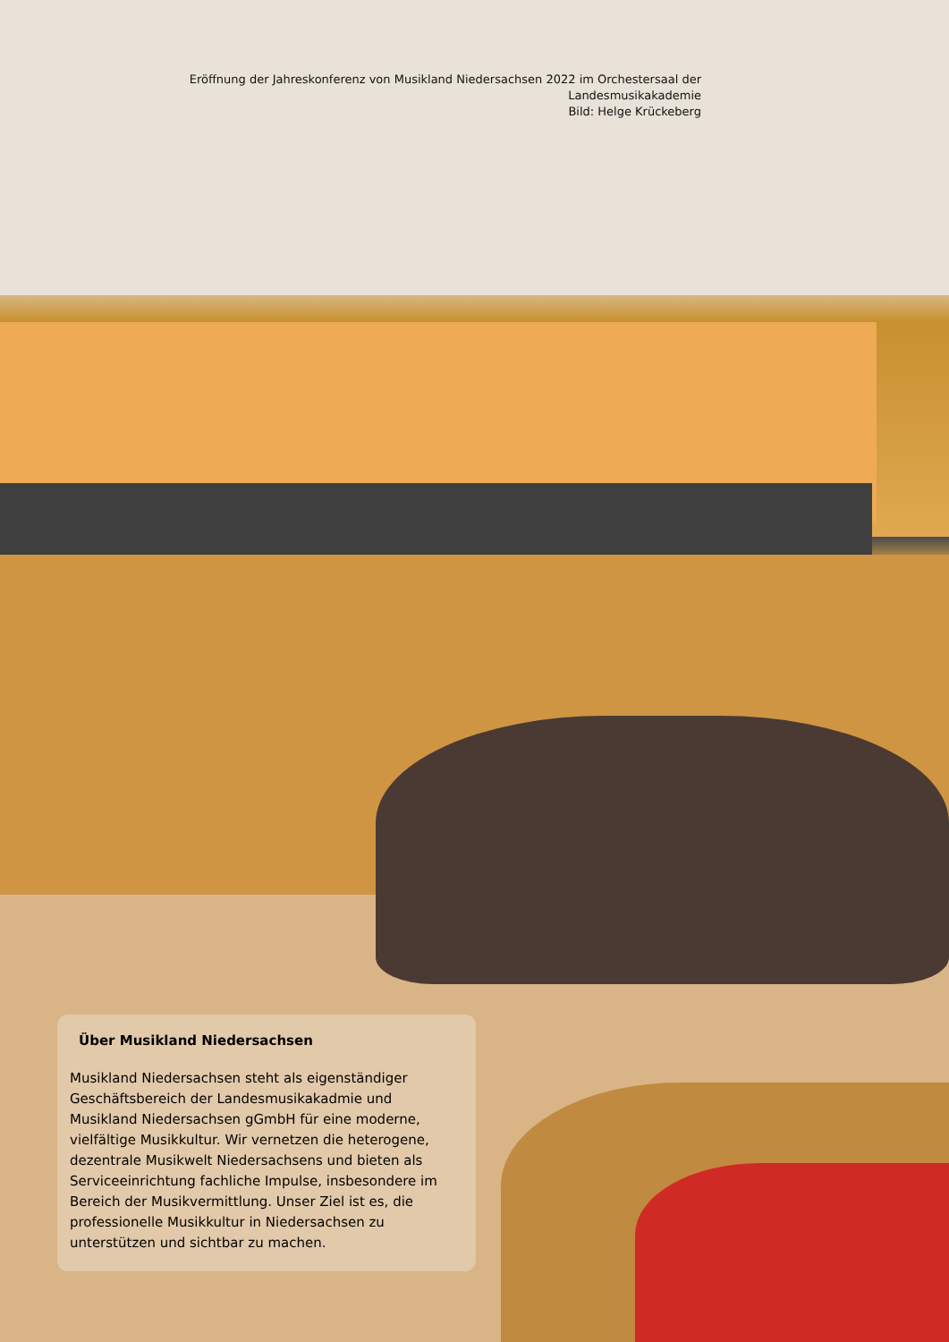Eröffnung der Jahreskonferenz von Musikland Niedersachsen 2022 im Orchestersaal der Landesmusikakademie
Bild: Helge Krückeberg
Über Musikland Niedersachsen
Musikland Niedersachsen steht als eigenständiger Geschäftsbereich der Landesmusikakadmie und Musikland Niedersachsen gGmbH für eine moderne, vielfältige Musikkultur. Wir vernetzen die heterogene, dezentrale Musikwelt Niedersachsens und bieten als Serviceeinrichtung fachliche Impulse, insbesondere im Bereich der Musikvermittlung. Unser Ziel ist es, die professionelle Musikkultur in Niedersachsen zu unterstützen und sichtbar zu machen.